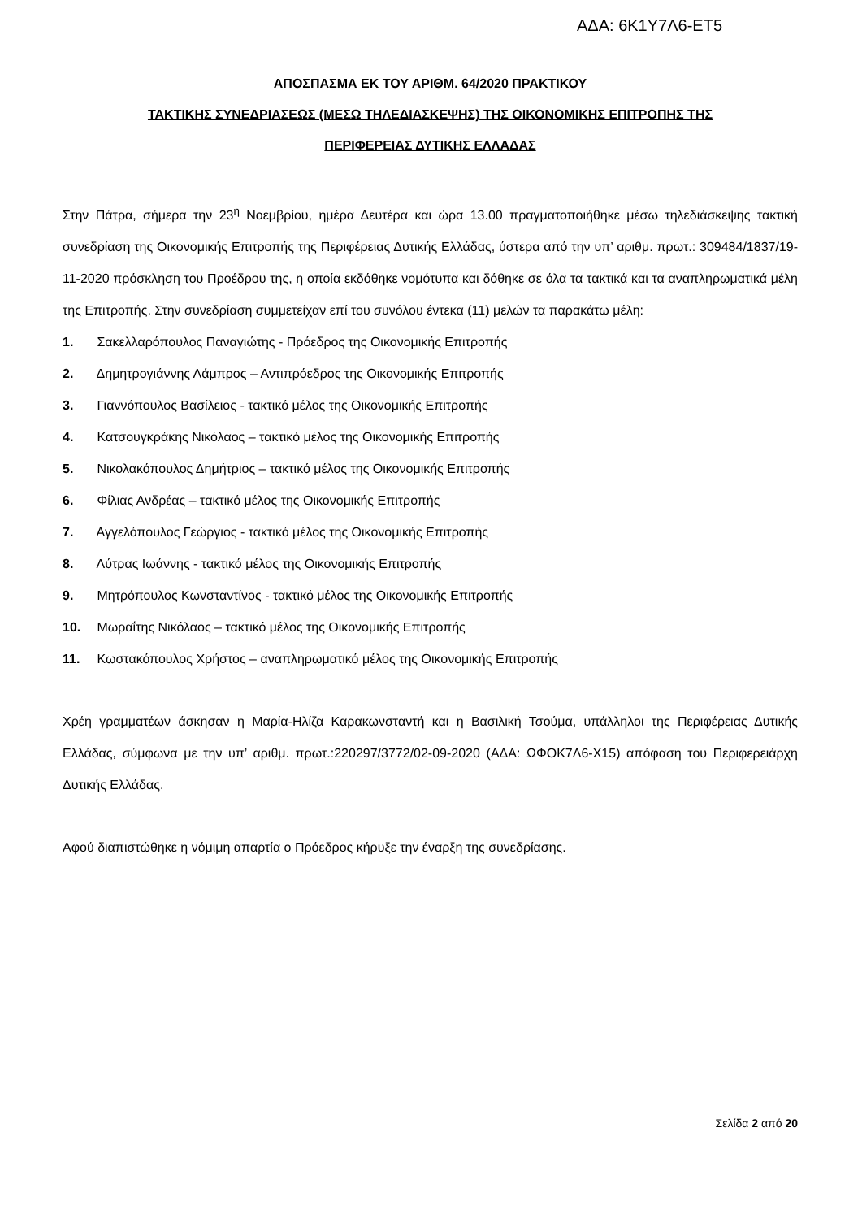ΑΔΑ: 6Κ1Υ7Λ6-ΕΤ5
ΑΠΟΣΠΑΣΜΑ ΕΚ ΤΟΥ ΑΡΙΘΜ. 64/2020 ΠΡΑΚΤΙΚΟΥ
ΤΑΚΤΙΚΗΣ ΣΥΝΕΔΡΙΑΣΕΩΣ (ΜΕΣΩ ΤΗΛΕΔΙΑΣΚΕΨΗΣ) ΤΗΣ ΟΙΚΟΝΟΜΙΚΗΣ ΕΠΙΤΡΟΠΗΣ ΤΗΣ
ΠΕΡΙΦΕΡΕΙΑΣ ΔΥΤΙΚΗΣ ΕΛΛΑΔΑΣ
Στην Πάτρα, σήμερα την 23<sup>η</sup> Νοεμβρίου, ημέρα Δευτέρα και ώρα 13.00 πραγματοποιήθηκε μέσω τηλεδιάσκεψης τακτική συνεδρίαση της Οικονομικής Επιτροπής της Περιφέρειας Δυτικής Ελλάδας, ύστερα από την υπ’ αριθμ. πρωτ.: 309484/1837/19-11-2020 πρόσκληση του Προέδρου της, η οποία εκδόθηκε νομότυπα και δόθηκε σε όλα τα τακτικά και τα αναπληρωματικά μέλη της Επιτροπής. Στην συνεδρίαση συμμετείχαν επί του συνόλου έντεκα (11) μελών τα παρακάτω μέλη:
1. Σακελλαρόπουλος Παναγιώτης - Πρόεδρος της Οικονομικής Επιτροπής
2. Δημητρογιάννης Λάμπρος – Αντιπρόεδρος της Οικονομικής Επιτροπής
3. Γιαννόπουλος Βασίλειος - τακτικό μέλος της Οικονομικής Επιτροπής
4. Κατσουγκράκης Νικόλαος – τακτικό μέλος της Οικονομικής Επιτροπής
5. Νικολακόπουλος Δημήτριος – τακτικό μέλος της Οικονομικής Επιτροπής
6. Φίλιας Ανδρέας – τακτικό μέλος της Οικονομικής Επιτροπής
7. Αγγελόπουλος Γεώργιος - τακτικό μέλος της Οικονομικής Επιτροπής
8. Λύτρας Ιωάννης - τακτικό μέλος της Οικονομικής Επιτροπής
9. Μητρόπουλος Κωνσταντίνος - τακτικό μέλος της Οικονομικής Επιτροπής
10. Μωραΐτης Νικόλαος – τακτικό μέλος της Οικονομικής Επιτροπής
11. Κωστακόπουλος Χρήστος – αναπληρωματικό μέλος της Οικονομικής Επιτροπής
Χρέη γραμματέων άσκησαν η Μαρία-Ηλίζα Καρακωνσταντή και η Βασιλική Τσούμα, υπάλληλοι της Περιφέρειας Δυτικής Ελλάδας, σύμφωνα με την υπ’ αριθμ. πρωτ.:220297/3772/02-09-2020 (ΑΔΑ: ΩΦΟΚ7Λ6-Χ15) απόφαση του Περιφερειάρχη Δυτικής Ελλάδας.
Αφού διαπιστώθηκε η νόμιμη απαρτία ο Πρόεδρος κήρυξε την έναρξη της συνεδρίασης.
Σελίδα 2 από 20